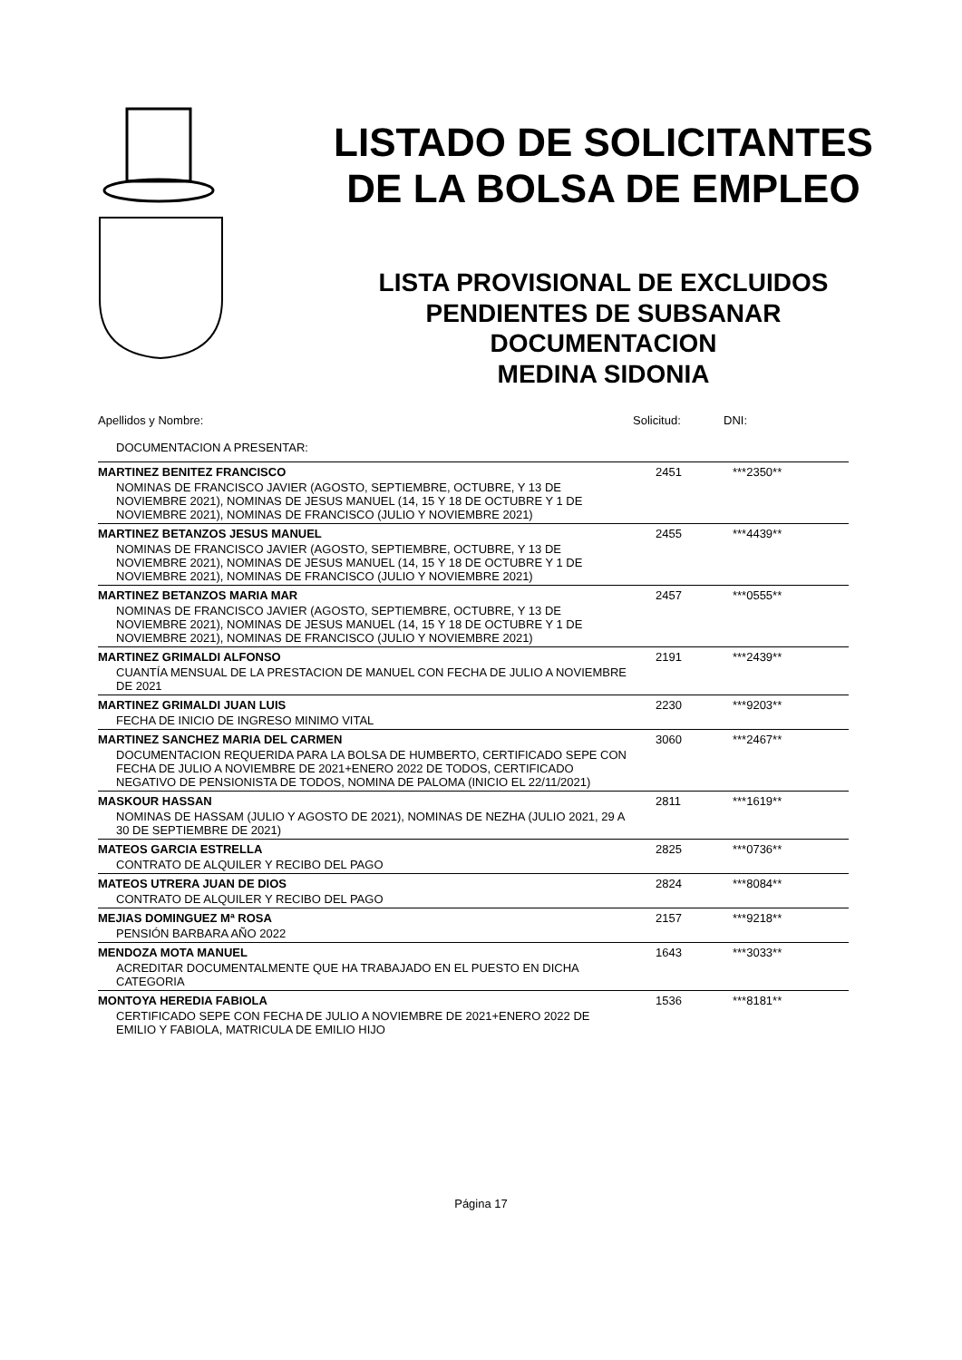LISTADO DE SOLICITANTES
DE LA BOLSA DE EMPLEO
LISTA PROVISIONAL DE EXCLUIDOS
PENDIENTES DE SUBSANAR
DOCUMENTACION
MEDINA SIDONIA
| Apellidos y Nombre: | Solicitud: | DNI: |
| --- | --- | --- |
| DOCUMENTACION A PRESENTAR: | | |
| MARTINEZ BENITEZ FRANCISCO | 2451 | ***2350** |
| NOMINAS DE FRANCISCO JAVIER (AGOSTO, SEPTIEMBRE, OCTUBRE, Y 13 DE NOVIEMBRE 2021), NOMINAS DE JESUS MANUEL (14, 15 Y 18 DE OCTUBRE Y 1 DE NOVIEMBRE 2021), NOMINAS DE FRANCISCO (JULIO Y NOVIEMBRE 2021) | | |
| MARTINEZ BETANZOS JESUS MANUEL | 2455 | ***4439** |
| NOMINAS DE FRANCISCO JAVIER (AGOSTO, SEPTIEMBRE, OCTUBRE, Y 13 DE NOVIEMBRE 2021), NOMINAS DE JESUS MANUEL (14, 15 Y 18 DE OCTUBRE Y 1 DE NOVIEMBRE 2021), NOMINAS DE FRANCISCO (JULIO Y NOVIEMBRE 2021) | | |
| MARTINEZ BETANZOS MARIA MAR | 2457 | ***0555** |
| NOMINAS DE FRANCISCO JAVIER (AGOSTO, SEPTIEMBRE, OCTUBRE, Y 13 DE NOVIEMBRE 2021), NOMINAS DE JESUS MANUEL (14, 15 Y 18 DE OCTUBRE Y 1 DE NOVIEMBRE 2021), NOMINAS DE FRANCISCO (JULIO Y NOVIEMBRE 2021) | | |
| MARTINEZ GRIMALDI ALFONSO | 2191 | ***2439** |
| CUANTÍA MENSUAL DE LA PRESTACION DE MANUEL CON FECHA DE JULIO A NOVIEMBRE DE 2021 | | |
| MARTINEZ GRIMALDI JUAN LUIS | 2230 | ***9203** |
| FECHA DE INICIO DE INGRESO MINIMO VITAL | | |
| MARTINEZ SANCHEZ MARIA DEL CARMEN | 3060 | ***2467** |
| DOCUMENTACION REQUERIDA PARA LA BOLSA DE HUMBERTO, CERTIFICADO SEPE CON FECHA DE JULIO A NOVIEMBRE DE 2021+ENERO 2022 DE TODOS, CERTIFICADO NEGATIVO DE PENSIONISTA DE TODOS, NOMINA DE PALOMA (INICIO EL 22/11/2021) | | |
| MASKOUR HASSAN | 2811 | ***1619** |
| NOMINAS DE HASSAM (JULIO Y AGOSTO DE 2021), NOMINAS DE NEZHA (JULIO 2021, 29 A 30 DE SEPTIEMBRE DE 2021) | | |
| MATEOS GARCIA ESTRELLA | 2825 | ***0736** |
| CONTRATO DE ALQUILER Y RECIBO DEL PAGO | | |
| MATEOS UTRERA JUAN DE DIOS | 2824 | ***8084** |
| CONTRATO DE ALQUILER Y RECIBO DEL PAGO | | |
| MEJIAS DOMINGUEZ Mª ROSA | 2157 | ***9218** |
| PENSIÓN BARBARA AÑO 2022 | | |
| MENDOZA MOTA MANUEL | 1643 | ***3033** |
| ACREDITAR DOCUMENTALMENTE QUE HA TRABAJADO EN EL PUESTO EN DICHA CATEGORIA | | |
| MONTOYA HEREDIA FABIOLA | 1536 | ***8181** |
| CERTIFICADO SEPE CON FECHA DE JULIO A NOVIEMBRE DE 2021+ENERO 2022 DE EMILIO Y FABIOLA, MATRICULA DE EMILIO HIJO | | |
Página 17